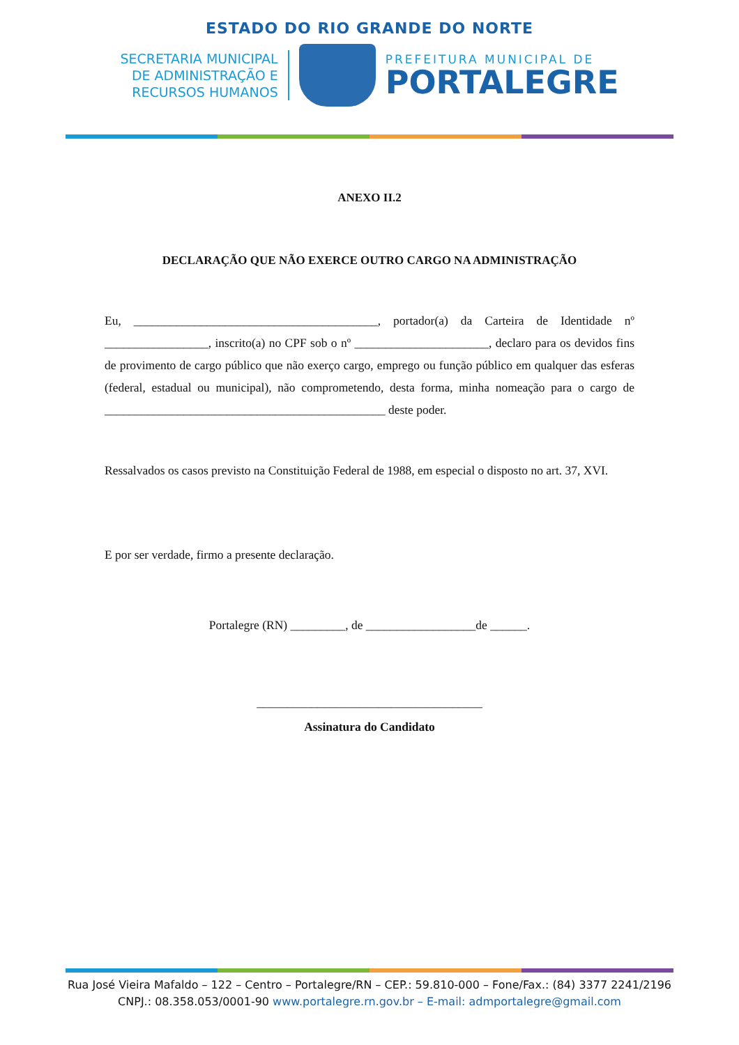ESTADO DO RIO GRANDE DO NORTE
SECRETARIA MUNICIPAL
DE ADMINISTRAÇÃO E
RECURSOS HUMANOS
PREFEITURA MUNICIPAL DE
PORTALEGRE
ANEXO II.2
DECLARAÇÃO QUE NÃO EXERCE OUTRO CARGO NA ADMINISTRAÇÃO
Eu, ________________________________________, portador(a) da Carteira de Identidade nº _________________, inscrito(a) no CPF sob o nº ______________________, declaro para os devidos fins de provimento de cargo público que não exerço cargo, emprego ou função público em qualquer das esferas (federal, estadual ou municipal), não comprometendo, desta forma, minha nomeação para o cargo de ______________________________________________ deste poder.
Ressalvados os casos previsto na Constituição Federal de 1988, em especial o disposto no art. 37, XVI.
E por ser verdade, firmo a presente declaração.
Portalegre (RN) _________, de __________________de ______.
_____________________________________
Assinatura do Candidato
Rua José Vieira Mafaldo – 122 – Centro – Portalegre/RN – CEP.: 59.810-000 – Fone/Fax.: (84) 3377 2241/2196
CNPJ.: 08.358.053/0001-90 www.portalegre.rn.gov.br – E-mail: admportalegre@gmail.com